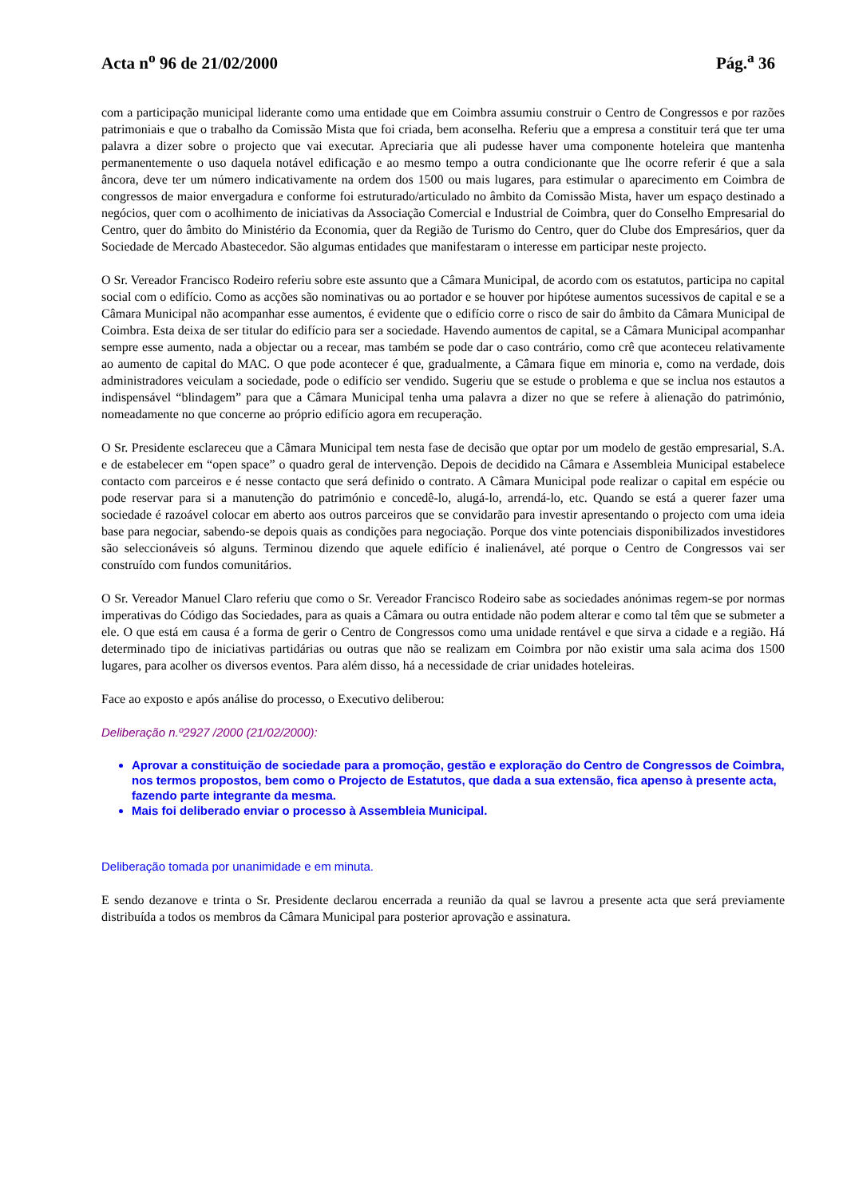Acta n<sup>o</sup> 96 de 21/02/2000 Pág.<sup>a</sup> 36
com a participação municipal liderante como uma entidade que em Coimbra assumiu construir o Centro de Congressos e por razões patrimoniais e que o trabalho da Comissão Mista que foi criada, bem aconselha. Referiu que a empresa a constituir terá que ter uma palavra a dizer sobre o projecto que vai executar. Apreciaria que ali pudesse haver uma componente hoteleira que mantenha permanentemente o uso daquela notável edificação e ao mesmo tempo a outra condicionante que lhe ocorre referir é que a sala âncora, deve ter um número indicativamente na ordem dos 1500 ou mais lugares, para estimular o aparecimento em Coimbra de congressos de maior envergadura e conforme foi estruturado/articulado no âmbito da Comissão Mista, haver um espaço destinado a negócios, quer com o acolhimento de iniciativas da Associação Comercial e Industrial de Coimbra, quer do Conselho Empresarial do Centro, quer do âmbito do Ministério da Economia, quer da Região de Turismo do Centro, quer do Clube dos Empresários, quer da Sociedade de Mercado Abastecedor. São algumas entidades que manifestaram o interesse em participar neste projecto.
O Sr. Vereador Francisco Rodeiro referiu sobre este assunto que a Câmara Municipal, de acordo com os estatutos, participa no capital social com o edifício. Como as acções são nominativas ou ao portador e se houver por hipótese aumentos sucessivos de capital e se a Câmara Municipal não acompanhar esse aumentos, é evidente que o edifício corre o risco de sair do âmbito da Câmara Municipal de Coimbra. Esta deixa de ser titular do edifício para ser a sociedade. Havendo aumentos de capital, se a Câmara Municipal acompanhar sempre esse aumento, nada a objectar ou a recear, mas também se pode dar o caso contrário, como crê que aconteceu relativamente ao aumento de capital do MAC. O que pode acontecer é que, gradualmente, a Câmara fique em minoria e, como na verdade, dois administradores veiculam a sociedade, pode o edifício ser vendido. Sugeriu que se estude o problema e que se inclua nos estautos a indispensável “blindagem” para que a Câmara Municipal tenha uma palavra a dizer no que se refere à alienação do património, nomeadamente no que concerne ao próprio edifício agora em recuperação.
O Sr. Presidente esclareceu que a Câmara Municipal tem nesta fase de decisão que optar por um modelo de gestão empresarial, S.A. e de estabelecer em “open space” o quadro geral de intervenção. Depois de decidido na Câmara e Assembleia Municipal estabelece contacto com parceiros e é nesse contacto que será definido o contrato. A Câmara Municipal pode realizar o capital em espécie ou pode reservar para si a manutenção do património e concedê-lo, alugá-lo, arrendá-lo, etc. Quando se está a querer fazer uma sociedade é razoável colocar em aberto aos outros parceiros que se convidarão para investir apresentando o projecto com uma ideia base para negociar, sabendo-se depois quais as condições para negociação. Porque dos vinte potenciais disponibilizados investidores são seleccionáveis só alguns. Terminou dizendo que aquele edifício é inalienável, até porque o Centro de Congressos vai ser construído com fundos comunitários.
O Sr. Vereador Manuel Claro referiu que como o Sr. Vereador Francisco Rodeiro sabe as sociedades anónimas regem-se por normas imperativas do Código das Sociedades, para as quais a Câmara ou outra entidade não podem alterar e como tal têm que se submeter a ele. O que está em causa é a forma de gerir o Centro de Congressos como uma unidade rentável e que sirva a cidade e a região. Há determinado tipo de iniciativas partidárias ou outras que não se realizam em Coimbra por não existir uma sala acima dos 1500 lugares, para acolher os diversos eventos. Para além disso, há a necessidade de criar unidades hoteleiras.
Face ao exposto e após análise do processo, o Executivo deliberou:
Deliberação n.º2927 /2000 (21/02/2000):
Aprovar a constituição de sociedade para a promoção, gestão e exploração do Centro de Congressos de Coimbra, nos termos propostos, bem como o Projecto de Estatutos, que dada a sua extensão, fica apenso à presente acta, fazendo parte integrante da mesma.
Mais foi deliberado enviar o processo à Assembleia Municipal.
Deliberação tomada por unanimidade e em minuta.
E sendo dezanove e trinta o Sr. Presidente declarou encerrada a reunião da qual se lavrou a presente acta que será previamente distribuída a todos os membros da Câmara Municipal para posterior aprovação e assinatura.